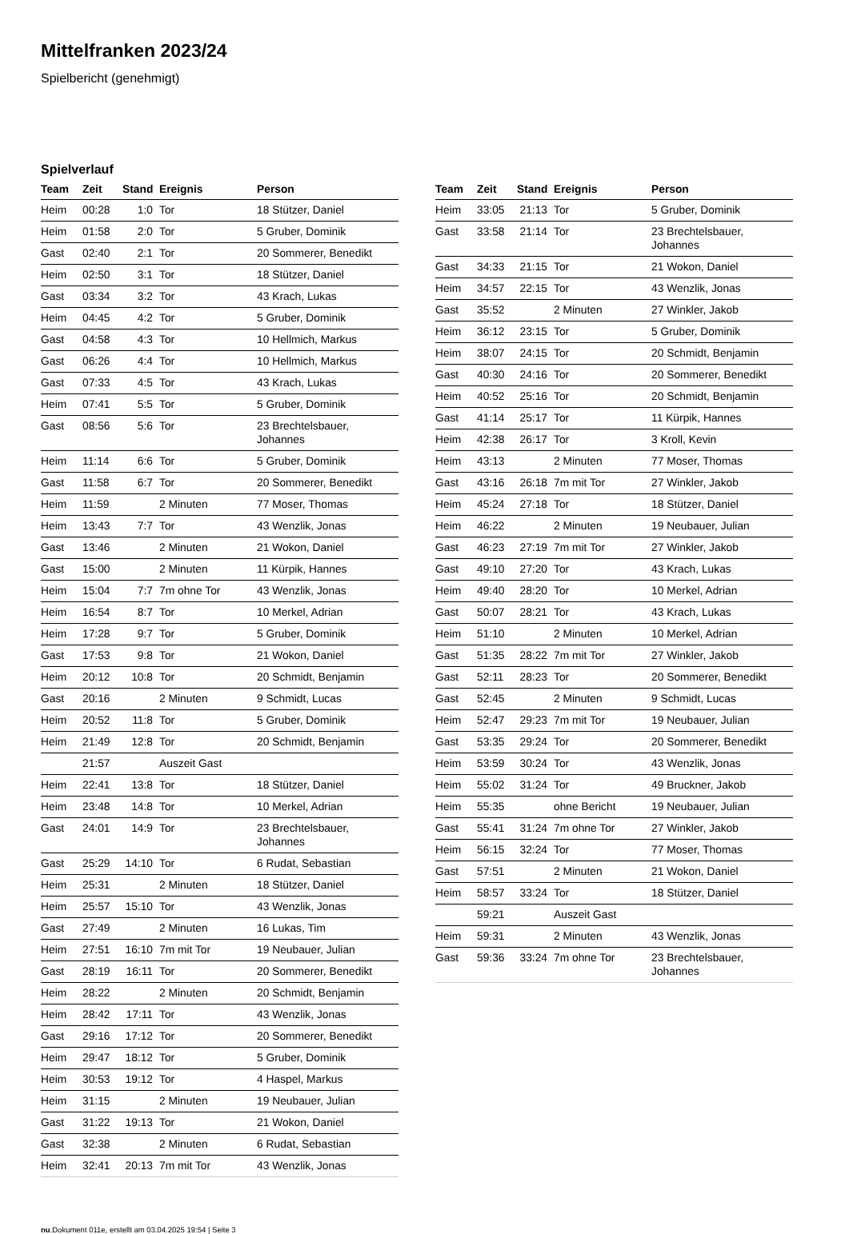Mittelfranken 2023/24
Spielbericht (genehmigt)
Spielverlauf
| Team | Zeit | Stand | Ereignis | Person |
| --- | --- | --- | --- | --- |
| Heim | 00:28 | 1:0 | Tor | 18 Stützer, Daniel |
| Heim | 01:58 | 2:0 | Tor | 5 Gruber, Dominik |
| Gast | 02:40 | 2:1 | Tor | 20 Sommerer, Benedikt |
| Heim | 02:50 | 3:1 | Tor | 18 Stützer, Daniel |
| Gast | 03:34 | 3:2 | Tor | 43 Krach, Lukas |
| Heim | 04:45 | 4:2 | Tor | 5 Gruber, Dominik |
| Gast | 04:58 | 4:3 | Tor | 10 Hellmich, Markus |
| Gast | 06:26 | 4:4 | Tor | 10 Hellmich, Markus |
| Gast | 07:33 | 4:5 | Tor | 43 Krach, Lukas |
| Heim | 07:41 | 5:5 | Tor | 5 Gruber, Dominik |
| Gast | 08:56 | 5:6 | Tor | 23 Brechtelsbauer, Johannes |
| Heim | 11:14 | 6:6 | Tor | 5 Gruber, Dominik |
| Gast | 11:58 | 6:7 | Tor | 20 Sommerer, Benedikt |
| Heim | 11:59 | | 2 Minuten | 77 Moser, Thomas |
| Heim | 13:43 | 7:7 | Tor | 43 Wenzlik, Jonas |
| Gast | 13:46 | | 2 Minuten | 21 Wokon, Daniel |
| Gast | 15:00 | | 2 Minuten | 11 Kürpik, Hannes |
| Heim | 15:04 | 7:7 | 7m ohne Tor | 43 Wenzlik, Jonas |
| Heim | 16:54 | 8:7 | Tor | 10 Merkel, Adrian |
| Heim | 17:28 | 9:7 | Tor | 5 Gruber, Dominik |
| Gast | 17:53 | 9:8 | Tor | 21 Wokon, Daniel |
| Heim | 20:12 | 10:8 | Tor | 20 Schmidt, Benjamin |
| Gast | 20:16 | | 2 Minuten | 9 Schmidt, Lucas |
| Heim | 20:52 | 11:8 | Tor | 5 Gruber, Dominik |
| Heim | 21:49 | 12:8 | Tor | 20 Schmidt, Benjamin |
| | 21:57 | | Auszeit Gast | |
| Heim | 22:41 | 13:8 | Tor | 18 Stützer, Daniel |
| Heim | 23:48 | 14:8 | Tor | 10 Merkel, Adrian |
| Gast | 24:01 | 14:9 | Tor | 23 Brechtelsbauer, Johannes |
| Gast | 25:29 | 14:10 | Tor | 6 Rudat, Sebastian |
| Heim | 25:31 | | 2 Minuten | 18 Stützer, Daniel |
| Heim | 25:57 | 15:10 | Tor | 43 Wenzlik, Jonas |
| Gast | 27:49 | | 2 Minuten | 16 Lukas, Tim |
| Heim | 27:51 | 16:10 | 7m mit Tor | 19 Neubauer, Julian |
| Gast | 28:19 | 16:11 | Tor | 20 Sommerer, Benedikt |
| Heim | 28:22 | | 2 Minuten | 20 Schmidt, Benjamin |
| Heim | 28:42 | 17:11 | Tor | 43 Wenzlik, Jonas |
| Gast | 29:16 | 17:12 | Tor | 20 Sommerer, Benedikt |
| Heim | 29:47 | 18:12 | Tor | 5 Gruber, Dominik |
| Heim | 30:53 | 19:12 | Tor | 4 Haspel, Markus |
| Heim | 31:15 | | 2 Minuten | 19 Neubauer, Julian |
| Gast | 31:22 | 19:13 | Tor | 21 Wokon, Daniel |
| Gast | 32:38 | | 2 Minuten | 6 Rudat, Sebastian |
| Heim | 32:41 | 20:13 | 7m mit Tor | 43 Wenzlik, Jonas |
| Team | Zeit | Stand | Ereignis | Person |
| --- | --- | --- | --- | --- |
| Heim | 33:05 | 21:13 | Tor | 5 Gruber, Dominik |
| Gast | 33:58 | 21:14 | Tor | 23 Brechtelsbauer, Johannes |
| Gast | 34:33 | 21:15 | Tor | 21 Wokon, Daniel |
| Heim | 34:57 | 22:15 | Tor | 43 Wenzlik, Jonas |
| Gast | 35:52 | | 2 Minuten | 27 Winkler, Jakob |
| Heim | 36:12 | 23:15 | Tor | 5 Gruber, Dominik |
| Heim | 38:07 | 24:15 | Tor | 20 Schmidt, Benjamin |
| Gast | 40:30 | 24:16 | Tor | 20 Sommerer, Benedikt |
| Heim | 40:52 | 25:16 | Tor | 20 Schmidt, Benjamin |
| Gast | 41:14 | 25:17 | Tor | 11 Kürpik, Hannes |
| Heim | 42:38 | 26:17 | Tor | 3 Kroll, Kevin |
| Heim | 43:13 | | 2 Minuten | 77 Moser, Thomas |
| Gast | 43:16 | 26:18 | 7m mit Tor | 27 Winkler, Jakob |
| Heim | 45:24 | 27:18 | Tor | 18 Stützer, Daniel |
| Heim | 46:22 | | 2 Minuten | 19 Neubauer, Julian |
| Gast | 46:23 | 27:19 | 7m mit Tor | 27 Winkler, Jakob |
| Gast | 49:10 | 27:20 | Tor | 43 Krach, Lukas |
| Heim | 49:40 | 28:20 | Tor | 10 Merkel, Adrian |
| Gast | 50:07 | 28:21 | Tor | 43 Krach, Lukas |
| Heim | 51:10 | | 2 Minuten | 10 Merkel, Adrian |
| Gast | 51:35 | 28:22 | 7m mit Tor | 27 Winkler, Jakob |
| Gast | 52:11 | 28:23 | Tor | 20 Sommerer, Benedikt |
| Gast | 52:45 | | 2 Minuten | 9 Schmidt, Lucas |
| Heim | 52:47 | 29:23 | 7m mit Tor | 19 Neubauer, Julian |
| Gast | 53:35 | 29:24 | Tor | 20 Sommerer, Benedikt |
| Heim | 53:59 | 30:24 | Tor | 43 Wenzlik, Jonas |
| Heim | 55:02 | 31:24 | Tor | 49 Bruckner, Jakob |
| Heim | 55:35 | | ohne Bericht | 19 Neubauer, Julian |
| Gast | 55:41 | 31:24 | 7m ohne Tor | 27 Winkler, Jakob |
| Heim | 56:15 | 32:24 | Tor | 77 Moser, Thomas |
| Gast | 57:51 | | 2 Minuten | 21 Wokon, Daniel |
| Heim | 58:57 | 33:24 | Tor | 18 Stützer, Daniel |
| | 59:21 | | Auszeit Gast | |
| Heim | 59:31 | | 2 Minuten | 43 Wenzlik, Jonas |
| Gast | 59:36 | 33:24 | 7m ohne Tor | 23 Brechtelsbauer, Johannes |
nu.Dokument 011e, erstellt am 03.04.2025 19:54 | Seite 3